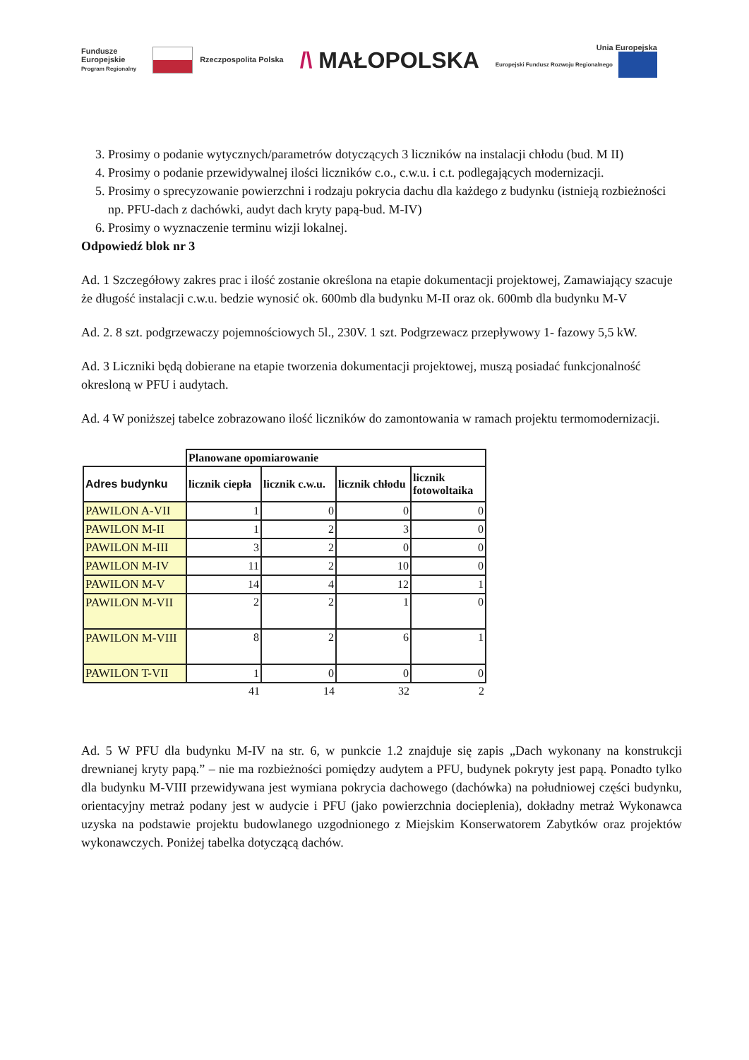Fundusze
Europejskie
Program Regionalny
Rzeczpospolita Polska
/\ MAŁOPOLSKA
Unia Europejska
Europejski Fundusz Rozwoju Regionalnego
3. Prosimy o podanie wytycznych/parametrów dotyczących 3 liczników na instalacji chłodu (bud. M II)
4. Prosimy o podanie przewidywalnej ilości liczników c.o., c.w.u. i c.t. podlegających modernizacji.
5. Prosimy o sprecyzowanie powierzchni i rodzaju pokrycia dachu dla każdego z budynku (istnieją rozbieżności np. PFU-dach z dachówki, audyt dach kryty papą-bud. M-IV)
6. Prosimy o wyznaczenie terminu wizji lokalnej.
Odpowiedź blok nr 3
Ad. 1 Szczegółowy zakres prac i ilość zostanie określona na etapie dokumentacji projektowej, Zamawiający szacuje że długość instalacji c.w.u. bedzie wynosić ok. 600mb dla budynku M-II oraz ok. 600mb dla budynku M-V
Ad. 2. 8 szt. podgrzewaczy pojemnościowych 5l., 230V. 1 szt. Podgrzewacz przepływowy 1- fazowy 5,5 kW.
Ad. 3 Liczniki będą dobierane na etapie tworzenia dokumentacji projektowej, muszą posiadać funkcjonalność okresloną w PFU i audytach.
Ad. 4 W poniższej tabelce zobrazowano ilość liczników do zamontowania w ramach projektu termomodernizacji.
| | Planowane opomiarowanie | | | |
| Adres budynku | licznik ciepła | licznik c.w.u. | licznik chłodu | licznik fotowoltaika |
| PAWILON A-VII | 1 | 0 | 0 | 0 |
| PAWILON M-II | 1 | 2 | 3 | 0 |
| PAWILON M-III | 3 | 2 | 0 | 0 |
| PAWILON M-IV | 11 | 2 | 10 | 0 |
| PAWILON M-V | 14 | 4 | 12 | 1 |
| PAWILON M-VII | 2 | 2 | 1 | 0 |
| PAWILON M-VIII | 8 | 2 | 6 | 1 |
| PAWILON T-VII | 1 | 0 | 0 | 0 |
| | 41 | 14 | 32 | 2 |
Ad. 5 W PFU dla budynku M-IV na str. 6, w punkcie 1.2 znajduje się zapis „Dach wykonany na konstrukcji drewnianej kryty papą.” – nie ma rozbieżności pomiędzy audytem a PFU, budynek pokryty jest papą. Ponadto tylko dla budynku M-VIII przewidywana jest wymiana pokrycia dachowego (dachówka) na południowej części budynku, orientacyjny metraż podany jest w audycie i PFU (jako powierzchnia docieplenia), dokładny metraż Wykonawca uzyska na podstawie projektu budowlanego uzgodnionego z Miejskim Konserwatorem Zabytków oraz projektów wykonawczych. Poniżej tabelka dotyczącą dachów.